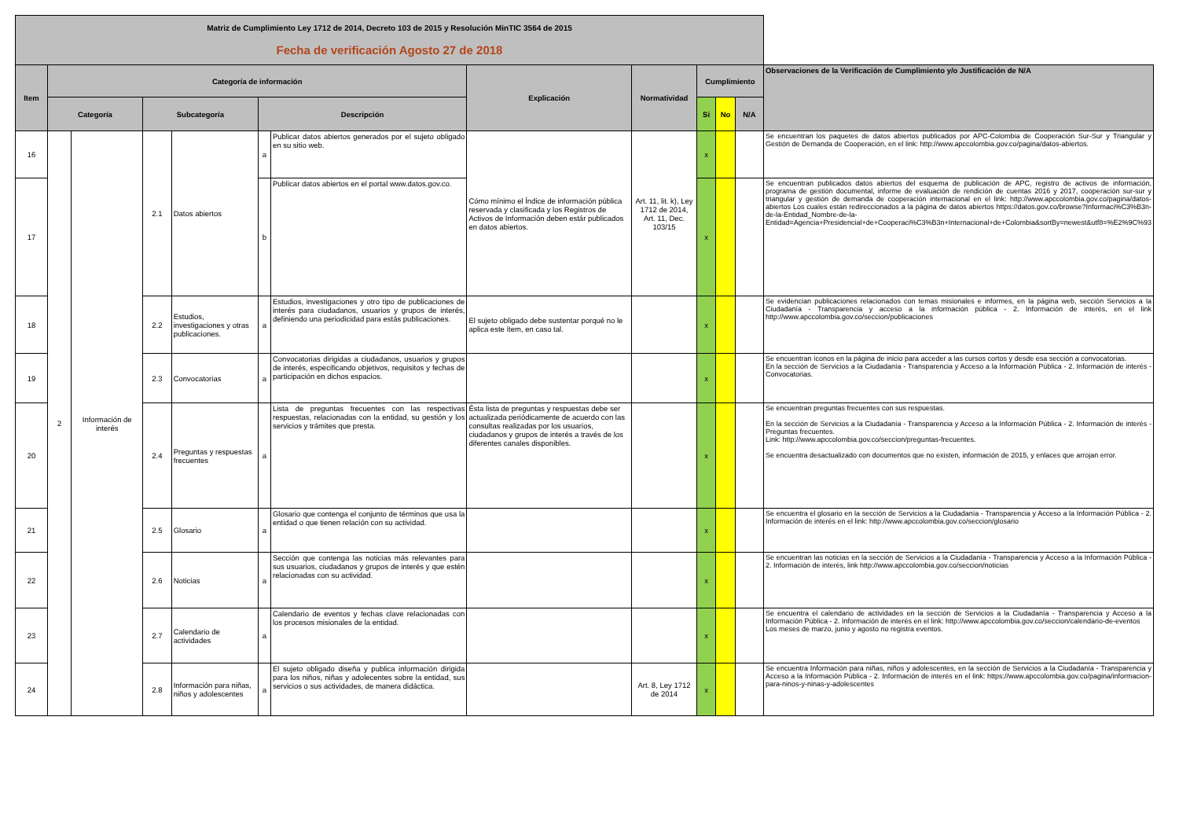| Matriz de Cumplimiento Ley 1712 de 2014, Decreto 103 de 2015 y Resolución MinTIC 3564 de 2015 Fecha de verificación Agosto 27 de 2018 | | | | | | | | | | | | |
| Item | Categoría de información | | | | | | Explicación | Normatividad | Cumplimiento | | | Observaciones de la Verificación de Cumplimiento y/o Justificación de N/A |
| | Categoría | | Subcategoría | | Descripción | | | | Si | No | N/A | |
| 16 | 2 | Información de interés | 2.1 | Datos abiertos | a | Publicar datos abiertos generados por el sujeto obligado en su sitio web. | Cómo mínimo el Índice de información pública reservada y clasificada y los Registros de Activos de Información deben estár publicados en datos abiertos. | Art. 11, lit. k), Ley 1712 de 2014, Art. 11, Dec. 103/15 | x | | | Se encuentran los paquetes de datos abiertos publicados por APC-Colombia de Cooperación Sur-Sur y Triangular y Gestión de Demanda de Cooperación, en el link: http://www.apccolombia.gov.co/pagina/datos-abiertos. |
| 17 | | | | | b | Publicar datos abiertos en el portal www.datos.gov.co. | | | x | | | Se encuentran publicados datos abiertos del esquema de publicación de APC, registro de activos de información, programa de gestión documental, informe de evaluación de rendición de cuentas 2016 y 2017, cooperación sur-sur y triangular y gestión de demanda de cooperación internacional en el link: http://www.apccolombia.gov.co/pagina/datos-abiertos Los cuales están redireccionados a la página de datos abiertos https://datos.gov.co/browse?Informaci%C3%B3n-de-la-Entidad_Nombre-de-la-Entidad=Agencia+Presidencial+de+Cooperaci%C3%B3n+Internacional+de+Colombia&sortBy=newest&utf8=%E2%9C%93 |
| 18 | | | 2.2 | Estudios, investigaciones y otras publicaciones. | a | Estudios, investigaciones y otro tipo de publicaciones de interés para ciudadanos, usuarios y grupos de interés, definiendo una periodicidad para estás publicaciones. | El sujeto obligado debe sustentar porqué no le aplica este ítem, en caso tal. | | x | | | Se evidencian publicaciones relacionados con temas misionales e informes, en la página web, sección Servicios a la Ciudadanía - Transparencia y acceso a la información pública - 2. Información de interés, en el link http://www.apccolombia.gov.co/seccion/publicaciones |
| 19 | | | 2.3 | Convocatorias | a | Convocatorias dirigidas a ciudadanos, usuarios y grupos de interés, especificando objetivos, requisitos y fechas de participación en dichos espacios. | | | x | | | Se encuentran íconos en la página de inicio para acceder a las cursos cortos y desde esa sección a convocatorias. En la sección de Servicios a la Ciudadanía - Transparencia y Acceso a la Información Pública - 2. Información de interés - Convocatorias. |
| 20 | | | 2.4 | Preguntas y respuestas frecuentes | a | Lista de preguntas frecuentes con las respectivas respuestas, relacionadas con la entidad, su gestión y los servicios y trámites que presta. | Ésta lista de preguntas y respuestas debe ser actualizada periódicamente de acuerdo con las consultas realizadas por los usuarios, ciudadanos y grupos de interés a través de los diferentes canales disponibles. | | x | | | Se encuentran preguntas frecuentes con sus respuestas. En la sección de Servicios a la Ciudadanía - Transparencia y Acceso a la Información Pública - 2. Información de interés - Preguntas frecuentes. Link: http://www.apccolombia.gov.co/seccion/preguntas-frecuentes. Se encuentra desactualizado con documentos que no existen, información de 2015, y enlaces que arrojan error. |
| 21 | | | 2.5 | Glosario | a | Glosario que contenga el conjunto de términos que usa la entidad o que tienen relación con su actividad. | | | x | | | Se encuentra el glosario en la sección de Servicios a la Ciudadanía - Transparencia y Acceso a la Información Pública - 2. Información de interés en el link: http://www.apccolombia.gov.co/seccion/glosario |
| 22 | | | 2.6 | Noticias | a | Sección que contenga las noticias más relevantes para sus usuarios, ciudadanos y grupos de interés y que estén relacionadas con su actividad. | | | x | | | Se encuentran las noticias en la sección de Servicios a la Ciudadanía - Transparencia y Acceso a la Información Pública - 2. Información de interés, link http://www.apccolombia.gov.co/seccion/noticias |
| 23 | | | 2.7 | Calendario de actividades | a | Calendario de eventos y fechas clave relacionadas con los procesos misionales de la entidad. | | | x | | | Se encuentra el calendario de actividades en la sección de Servicios a la Ciudadanía - Transparencia y Acceso a la Información Pública - 2. Información de interés en el link: http://www.apccolombia.gov.co/seccion/calendario-de-eventos Los meses de marzo, junio y agosto no registra eventos. |
| 24 | | | 2.8 | Información para niñas, niños y adolescentes | a | El sujeto obligado diseña y publica información dirigida para los niños, niñas y adolecentes sobre la entidad, sus servicios o sus actividades, de manera didáctica. | | Art. 8, Ley 1712 de 2014 | x | | | Se encuentra Información para niñas, niños y adolescentes, en la sección de Servicios a la Ciudadanía - Transparencia y Acceso a la Información Pública - 2. Información de interés en el link: https://www.apccolombia.gov.co/pagina/informacion-para-ninos-y-ninas-y-adolescentes |